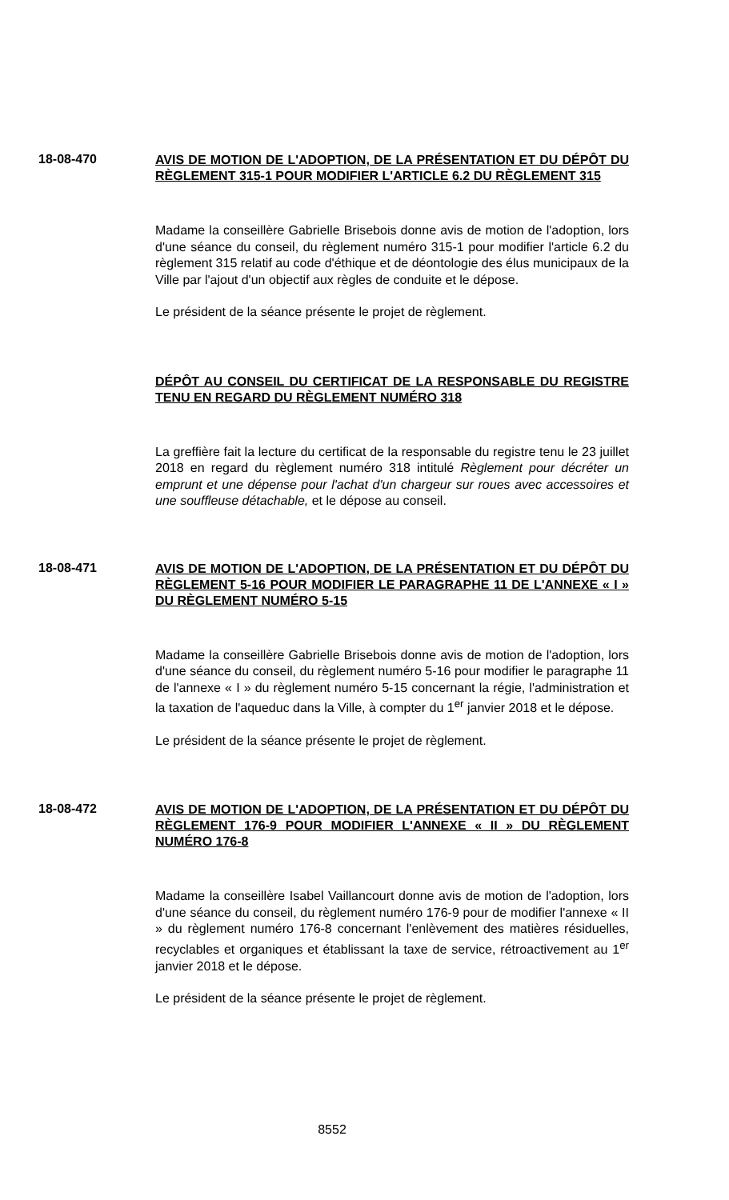18-08-470
AVIS DE MOTION DE L'ADOPTION, DE LA PRÉSENTATION ET DU DÉPÔT DU RÈGLEMENT 315-1 POUR MODIFIER L'ARTICLE 6.2 DU RÈGLEMENT 315
Madame la conseillère Gabrielle Brisebois donne avis de motion de l'adoption, lors d'une séance du conseil, du règlement numéro 315-1 pour modifier l'article 6.2 du règlement 315 relatif au code d'éthique et de déontologie des élus municipaux de la Ville par l'ajout d'un objectif aux règles de conduite et le dépose.
Le président de la séance présente le projet de règlement.
DÉPÔT AU CONSEIL DU CERTIFICAT DE LA RESPONSABLE DU REGISTRE TENU EN REGARD DU RÈGLEMENT NUMÉRO 318
La greffière fait la lecture du certificat de la responsable du registre tenu le 23 juillet 2018 en regard du règlement numéro 318 intitulé Règlement pour décréter un emprunt et une dépense pour l'achat d'un chargeur sur roues avec accessoires et une souffleuse détachable, et le dépose au conseil.
18-08-471
AVIS DE MOTION DE L'ADOPTION, DE LA PRÉSENTATION ET DU DÉPÔT DU RÈGLEMENT 5-16 POUR MODIFIER LE PARAGRAPHE 11 DE L'ANNEXE « I » DU RÈGLEMENT NUMÉRO 5-15
Madame la conseillère Gabrielle Brisebois donne avis de motion de l'adoption, lors d'une séance du conseil, du règlement numéro 5-16 pour modifier le paragraphe 11 de l'annexe « I » du règlement numéro 5-15 concernant la régie, l'administration et la taxation de l'aqueduc dans la Ville, à compter du 1<sup>er</sup> janvier 2018 et le dépose.
Le président de la séance présente le projet de règlement.
18-08-472
AVIS DE MOTION DE L'ADOPTION, DE LA PRÉSENTATION ET DU DÉPÔT DU RÈGLEMENT 176-9 POUR MODIFIER L'ANNEXE « II » DU RÈGLEMENT NUMÉRO 176-8
Madame la conseillère Isabel Vaillancourt donne avis de motion de l'adoption, lors d'une séance du conseil, du règlement numéro 176-9 pour de modifier l'annexe « II » du règlement numéro 176-8 concernant l'enlèvement des matières résiduelles, recyclables et organiques et établissant la taxe de service, rétroactivement au 1<sup>er</sup> janvier 2018 et le dépose.
Le président de la séance présente le projet de règlement.
8552